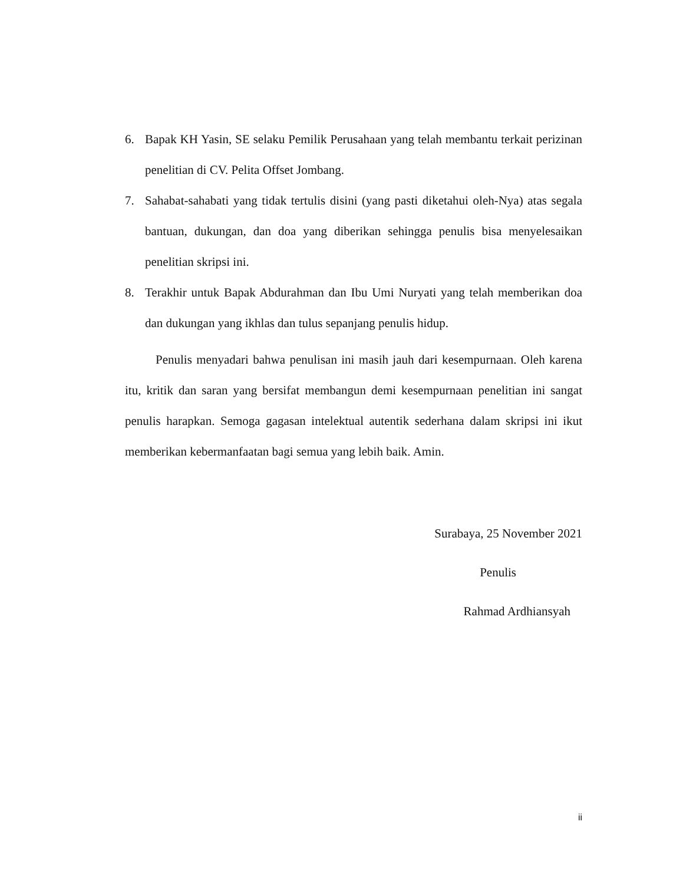6. Bapak KH Yasin, SE selaku Pemilik Perusahaan yang telah membantu terkait perizinan penelitian di CV. Pelita Offset Jombang.
7. Sahabat-sahabati yang tidak tertulis disini (yang pasti diketahui oleh-Nya) atas segala bantuan, dukungan, dan doa yang diberikan sehingga penulis bisa menyelesaikan penelitian skripsi ini.
8. Terakhir untuk Bapak Abdurahman dan Ibu Umi Nuryati yang telah memberikan doa dan dukungan yang ikhlas dan tulus sepanjang penulis hidup.
Penulis menyadari bahwa penulisan ini masih jauh dari kesempurnaan. Oleh karena itu, kritik dan saran yang bersifat membangun demi kesempurnaan penelitian ini sangat penulis harapkan. Semoga gagasan intelektual autentik sederhana dalam skripsi ini ikut memberikan kebermanfaatan bagi semua yang lebih baik. Amin.
Surabaya, 25 November 2021
Penulis
Rahmad Ardhiansyah
ii